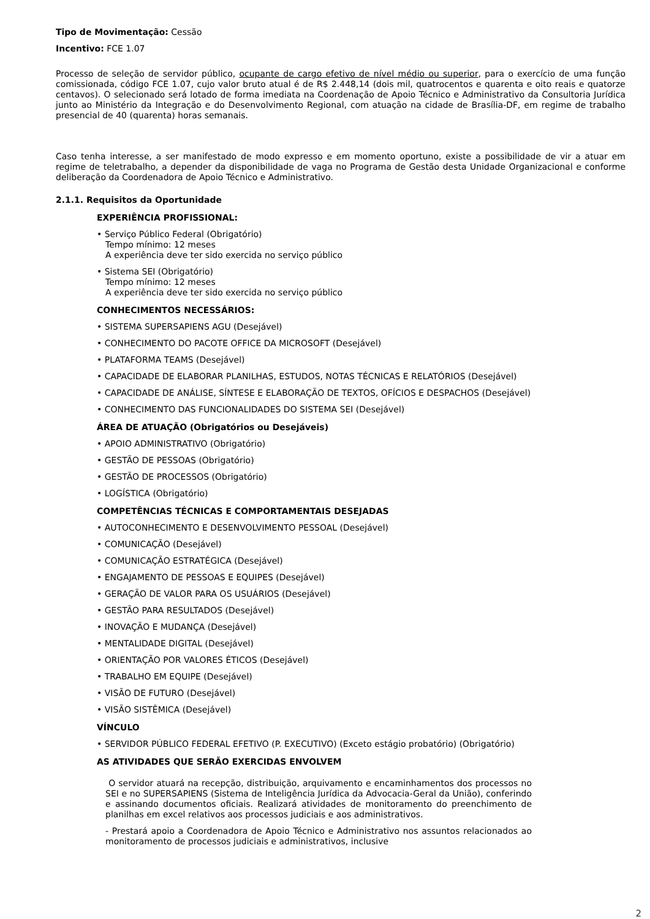Tipo de Movimentação: Cessão
Incentivo: FCE 1.07
Processo de seleção de servidor público, ocupante de cargo efetivo de nível médio ou superior, para o exercício de uma função comissionada, código FCE 1.07, cujo valor bruto atual é de R$ 2.448,14 (dois mil, quatrocentos e quarenta e oito reais e quatorze centavos). O selecionado será lotado de forma imediata na Coordenação de Apoio Técnico e Administrativo da Consultoria Jurídica junto ao Ministério da Integração e do Desenvolvimento Regional, com atuação na cidade de Brasília-DF, em regime de trabalho presencial de 40 (quarenta) horas semanais.
Caso tenha interesse, a ser manifestado de modo expresso e em momento oportuno, existe a possibilidade de vir a atuar em regime de teletrabalho, a depender da disponibilidade de vaga no Programa de Gestão desta Unidade Organizacional e conforme deliberação da Coordenadora de Apoio Técnico e Administrativo.
2.1.1. Requisitos da Oportunidade
EXPERIÊNCIA PROFISSIONAL:
• Serviço Público Federal (Obrigatório)
Tempo mínimo: 12 meses
A experiência deve ter sido exercida no serviço público
• Sistema SEI (Obrigatório)
Tempo mínimo: 12 meses
A experiência deve ter sido exercida no serviço público
CONHECIMENTOS NECESSÁRIOS:
• SISTEMA SUPERSAPIENS AGU (Desejável)
• CONHECIMENTO DO PACOTE OFFICE DA MICROSOFT (Desejável)
• PLATAFORMA TEAMS (Desejável)
• CAPACIDADE DE ELABORAR PLANILHAS, ESTUDOS, NOTAS TÉCNICAS E RELATÓRIOS (Desejável)
• CAPACIDADE DE ANÁLISE, SÍNTESE E ELABORAÇÃO DE TEXTOS, OFÍCIOS E DESPACHOS (Desejável)
• CONHECIMENTO DAS FUNCIONALIDADES DO SISTEMA SEI (Desejável)
ÁREA DE ATUAÇÃO (Obrigatórios ou Desejáveis)
• APOIO ADMINISTRATIVO (Obrigatório)
• GESTÃO DE PESSOAS (Obrigatório)
• GESTÃO DE PROCESSOS (Obrigatório)
• LOGÍSTICA (Obrigatório)
COMPETÊNCIAS TÉCNICAS E COMPORTAMENTAIS DESEJADAS
• AUTOCONHECIMENTO E DESENVOLVIMENTO PESSOAL (Desejável)
• COMUNICAÇÃO (Desejável)
• COMUNICAÇÃO ESTRATÉGICA (Desejável)
• ENGAJAMENTO DE PESSOAS E EQUIPES (Desejável)
• GERAÇÃO DE VALOR PARA OS USUÁRIOS (Desejável)
• GESTÃO PARA RESULTADOS (Desejável)
• INOVAÇÃO E MUDANÇA (Desejável)
• MENTALIDADE DIGITAL (Desejável)
• ORIENTAÇÃO POR VALORES ÉTICOS (Desejável)
• TRABALHO EM EQUIPE (Desejável)
• VISÃO DE FUTURO (Desejável)
• VISÃO SISTÊMICA (Desejável)
VÍNCULO
• SERVIDOR PÚBLICO FEDERAL EFETIVO (P. EXECUTIVO) (Exceto estágio probatório) (Obrigatório)
AS ATIVIDADES QUE SERÃO EXERCIDAS ENVOLVEM
O servidor atuará na recepção, distribuição, arquivamento e encaminhamentos dos processos no SEI e no SUPERSAPIENS (Sistema de Inteligência Jurídica da Advocacia-Geral da União), conferindo e assinando documentos oficiais. Realizará atividades de monitoramento do preenchimento de planilhas em excel relativos aos processos judiciais e aos administrativos.
- Prestará apoio a Coordenadora de Apoio Técnico e Administrativo nos assuntos relacionados ao monitoramento de processos judiciais e administrativos, inclusive
2